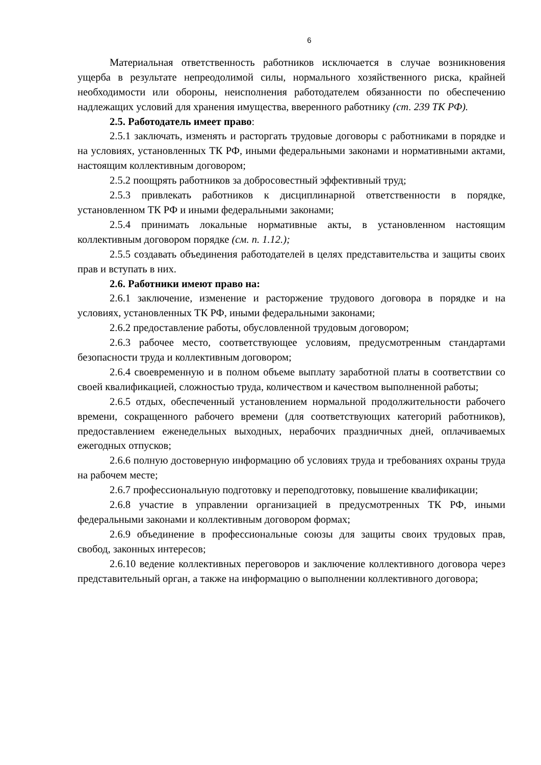6
Материальная ответственность работников исключается в случае возникновения ущерба в результате непреодолимой силы, нормального хозяйственного риска, крайней необходимости или обороны, неисполнения работодателем обязанности по обеспечению надлежащих условий для хранения имущества, вверенного работнику (ст. 239 ТК РФ).
2.5. Работодатель имеет право:
2.5.1 заключать, изменять и расторгать трудовые договоры с работниками в порядке и на условиях, установленных ТК РФ, иными федеральными законами и нормативными актами, настоящим коллективным договором;
2.5.2 поощрять работников за добросовестный эффективный труд;
2.5.3 привлекать работников к дисциплинарной ответственности в порядке, установленном ТК РФ и иными федеральными законами;
2.5.4 принимать локальные нормативные акты, в установленном настоящим коллективным договором порядке (см. п. 1.12.);
2.5.5 создавать объединения работодателей в целях представительства и защиты своих прав и вступать в них.
2.6. Работники имеют право на:
2.6.1 заключение, изменение и расторжение трудового договора в порядке и на условиях, установленных ТК РФ, иными федеральными законами;
2.6.2 предоставление работы, обусловленной трудовым договором;
2.6.3 рабочее место, соответствующее условиям, предусмотренным стандартами безопасности труда и коллективным договором;
2.6.4 своевременную и в полном объеме выплату заработной платы в соответствии со своей квалификацией, сложностью труда, количеством и качеством выполненной работы;
2.6.5 отдых, обеспеченный установлением нормальной продолжительности рабочего времени, сокращенного рабочего времени (для соответствующих категорий работников), предоставлением еженедельных выходных, нерабочих праздничных дней, оплачиваемых ежегодных отпусков;
2.6.6 полную достоверную информацию об условиях труда и требованиях охраны труда на рабочем месте;
2.6.7 профессиональную подготовку и переподготовку, повышение квалификации;
2.6.8 участие в управлении организацией в предусмотренных ТК РФ, иными федеральными законами и коллективным договором формах;
2.6.9 объединение в профессиональные союзы для защиты своих трудовых прав, свобод, законных интересов;
2.6.10 ведение коллективных переговоров и заключение коллективного договора через представительный орган, а также на информацию о выполнении коллективного договора;